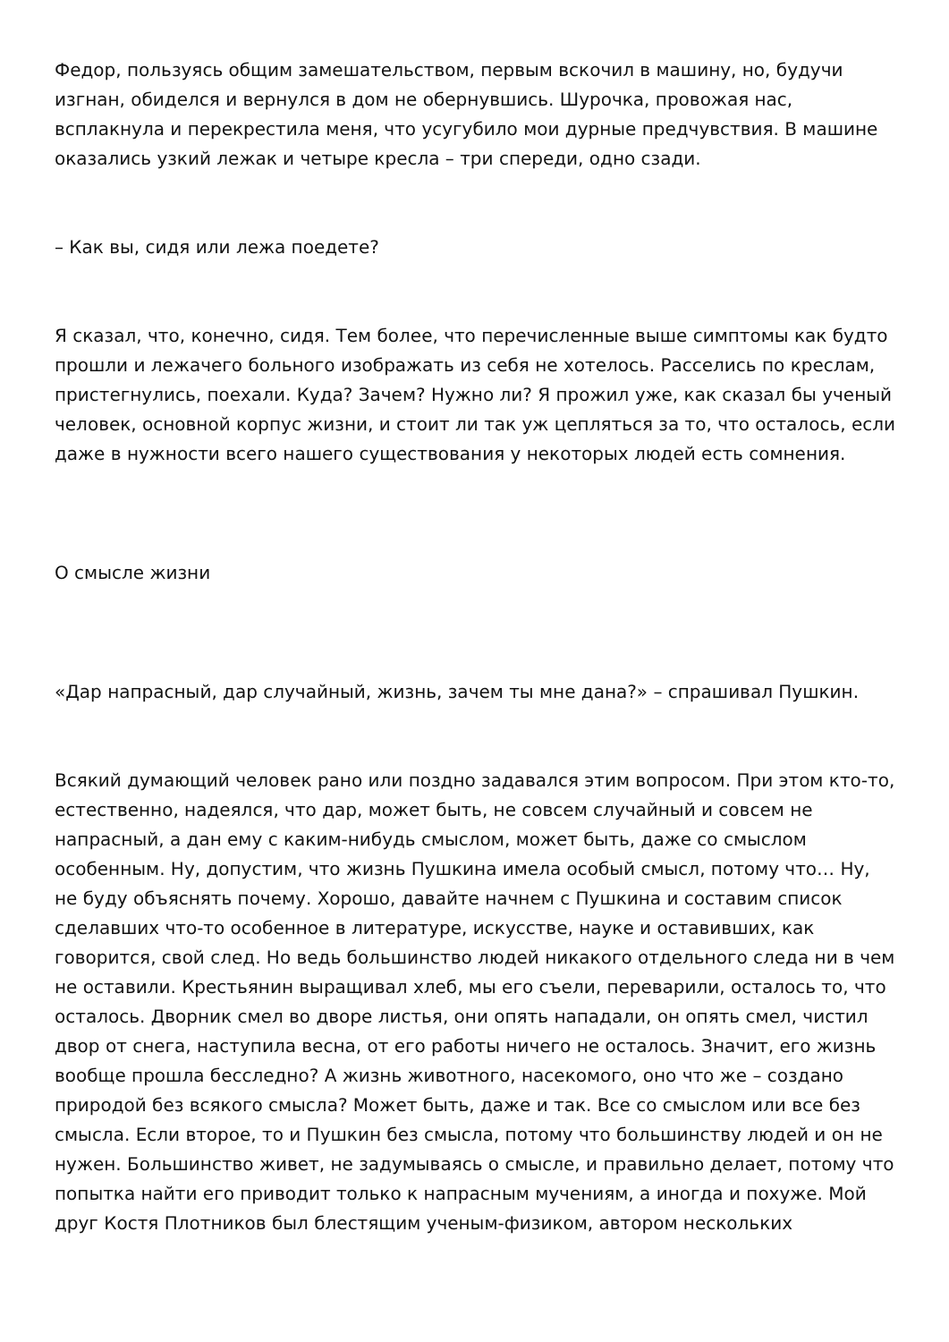Федор, пользуясь общим замешательством, первым вскочил в машину, но, будучи изгнан, обиделся и вернулся в дом не обернувшись. Шурочка, провожая нас, всплакнула и перекрестила меня, что усугубило мои дурные предчувствия. В машине оказались узкий лежак и четыре кресла – три спереди, одно сзади.
– Как вы, сидя или лежа поедете?
Я сказал, что, конечно, сидя. Тем более, что перечисленные выше симптомы как будто прошли и лежачего больного изображать из себя не хотелось. Расселись по креслам, пристегнулись, поехали. Куда? Зачем? Нужно ли? Я прожил уже, как сказал бы ученый человек, основной корпус жизни, и стоит ли так уж цепляться за то, что осталось, если даже в нужности всего нашего существования у некоторых людей есть сомнения.
О смысле жизни
«Дар напрасный, дар случайный, жизнь, зачем ты мне дана?» – спрашивал Пушкин.
Всякий думающий человек рано или поздно задавался этим вопросом. При этом кто-то, естественно, надеялся, что дар, может быть, не совсем случайный и совсем не напрасный, а дан ему с каким-нибудь смыслом, может быть, даже со смыслом особенным. Ну, допустим, что жизнь Пушкина имела особый смысл, потому что… Ну, не буду объяснять почему. Хорошо, давайте начнем с Пушкина и составим список сделавших что-то особенное в литературе, искусстве, науке и оставивших, как говорится, свой след. Но ведь большинство людей никакого отдельного следа ни в чем не оставили. Крестьянин выращивал хлеб, мы его съели, переварили, осталось то, что осталось. Дворник смел во дворе листья, они опять нападали, он опять смел, чистил двор от снега, наступила весна, от его работы ничего не осталось. Значит, его жизнь вообще прошла бесследно? А жизнь животного, насекомого, оно что же – создано природой без всякого смысла? Может быть, даже и так. Все со смыслом или все без смысла. Если второе, то и Пушкин без смысла, потому что большинству людей и он не нужен. Большинство живет, не задумываясь о смысле, и правильно делает, потому что попытка найти его приводит только к напрасным мучениям, а иногда и похуже. Мой друг Костя Плотников был блестящим ученым-физиком, автором нескольких